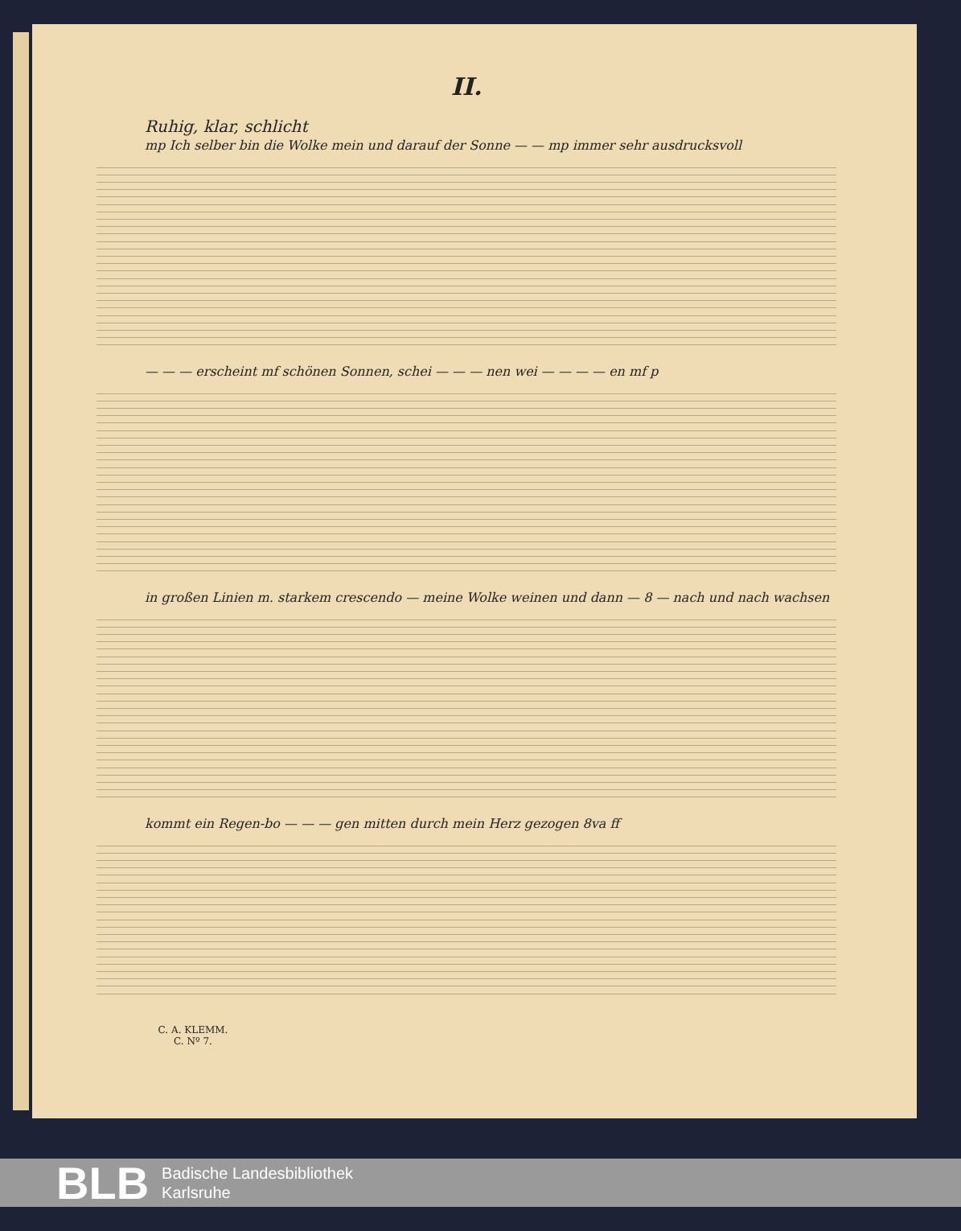II.
Ruhig, klar, schlicht
mp Ich selber bin die Wolke mein und darauf der Sonne — — mp immer sehr ausdrucksvoll
— — — erscheint mf schönen Sonnen, schei — — — nen wei — — — — en mf p
in großen Linien m. starkem crescendo — meine Wolke weinen und dann — 8 — nach und nach wachsen
kommt ein Regen-bo — — — gen mitten durch mein Herz gezogen 8va ff
C. A. KLEMM.
C. Nº 7.
BLB Badische Landesbibliothek
Karlsruhe